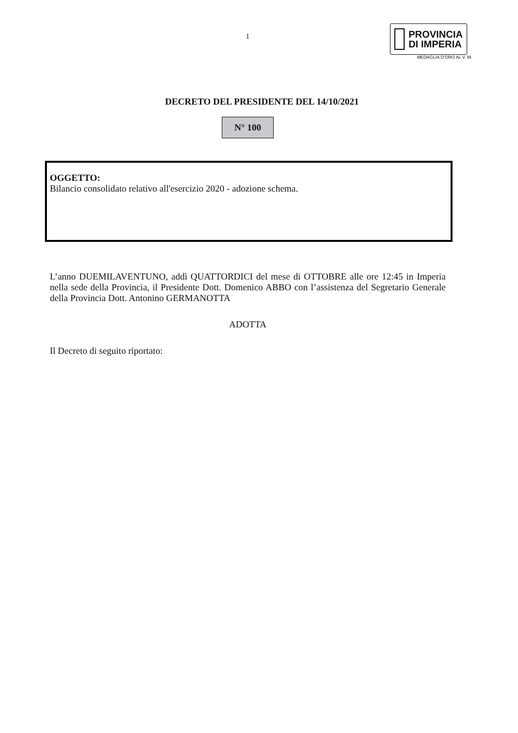1
PROVINCIA
DI IMPERIA
MEDAGLIA D’ORO AL V. M.
DECRETO DEL PRESIDENTE DEL 14/10/2021
N° 100
OGGETTO:
Bilancio consolidato relativo all'esercizio 2020 - adozione schema.
L’anno DUEMILAVENTUNO, addì QUATTORDICI del mese di OTTOBRE alle ore 12:45 in Imperia nella sede della Provincia, il Presidente Dott. Domenico ABBO con l’assistenza del Segretario Generale della Provincia Dott. Antonino GERMANOTTA
ADOTTA
Il Decreto di seguito riportato: